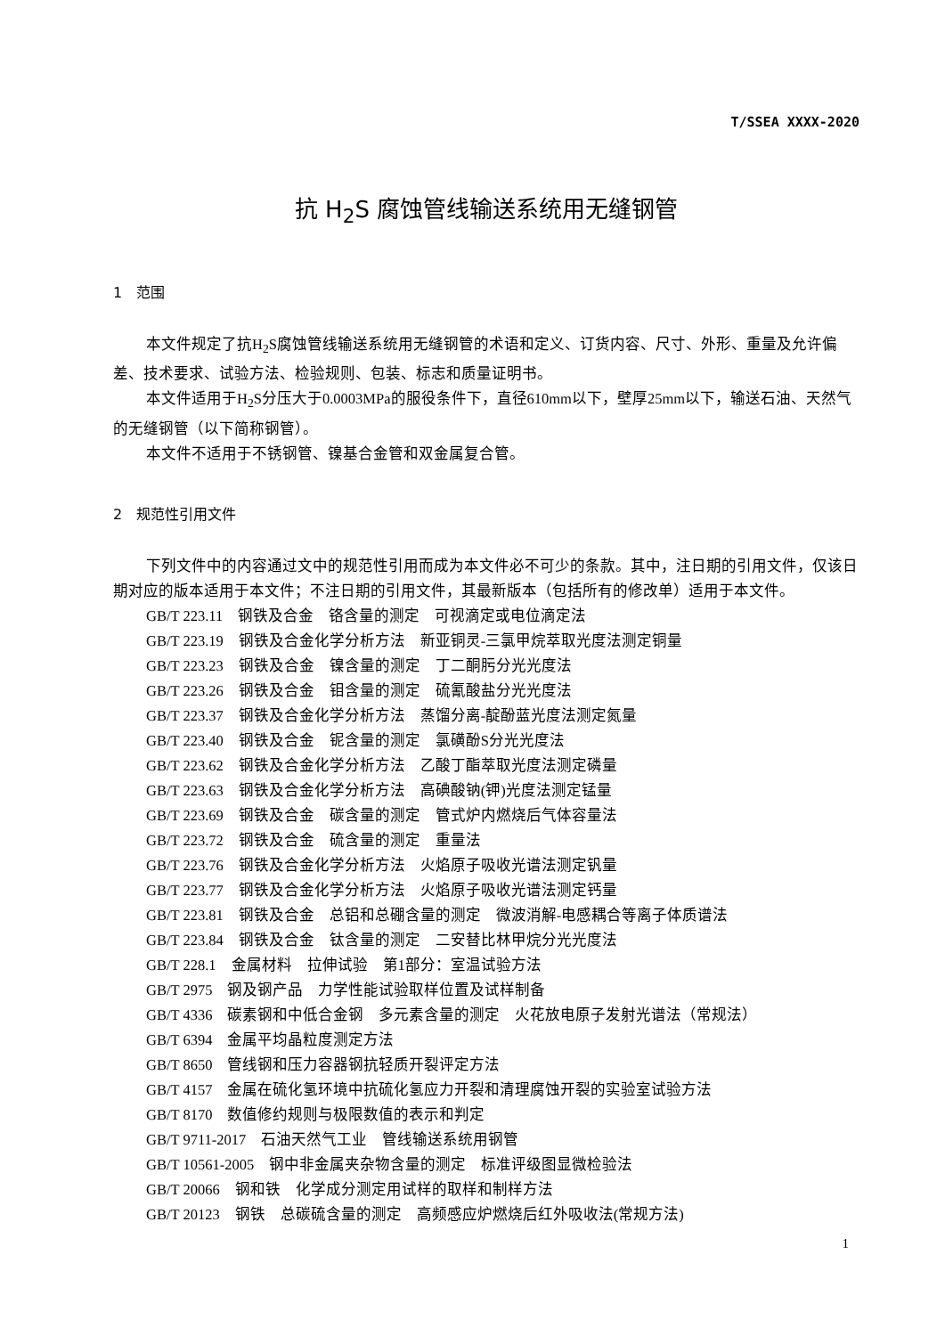T/SSEA XXXX-2020
抗 H<sub>2</sub>S 腐蚀管线输送系统用无缝钢管
1　范围
本文件规定了抗H<sub>2</sub>S腐蚀管线输送系统用无缝钢管的术语和定义、订货内容、尺寸、外形、重量及允许偏差、技术要求、试验方法、检验规则、包装、标志和质量证明书。
本文件适用于H<sub>2</sub>S分压大于0.0003MPa的服役条件下，直径610mm以下，壁厚25mm以下，输送石油、天然气的无缝钢管（以下简称钢管）。
本文件不适用于不锈钢管、镍基合金管和双金属复合管。
2　规范性引用文件
下列文件中的内容通过文中的规范性引用而成为本文件必不可少的条款。其中，注日期的引用文件，仅该日期对应的版本适用于本文件；不注日期的引用文件，其最新版本（包括所有的修改单）适用于本文件。
GB/T 223.11　钢铁及合金　铬含量的测定　可视滴定或电位滴定法
GB/T 223.19　钢铁及合金化学分析方法　新亚铜灵-三氯甲烷萃取光度法测定铜量
GB/T 223.23　钢铁及合金　镍含量的测定　丁二酮肟分光光度法
GB/T 223.26　钢铁及合金　钼含量的测定　硫氰酸盐分光光度法
GB/T 223.37　钢铁及合金化学分析方法　蒸馏分离-靛酚蓝光度法测定氮量
GB/T 223.40　钢铁及合金　铌含量的测定　氯磺酚S分光光度法
GB/T 223.62　钢铁及合金化学分析方法　乙酸丁酯萃取光度法测定磷量
GB/T 223.63　钢铁及合金化学分析方法　高碘酸钠(钾)光度法测定锰量
GB/T 223.69　钢铁及合金　碳含量的测定　管式炉内燃烧后气体容量法
GB/T 223.72　钢铁及合金　硫含量的测定　重量法
GB/T 223.76　钢铁及合金化学分析方法　火焰原子吸收光谱法测定钒量
GB/T 223.77　钢铁及合金化学分析方法　火焰原子吸收光谱法测定钙量
GB/T 223.81　钢铁及合金　总铝和总硼含量的测定　微波消解-电感耦合等离子体质谱法
GB/T 223.84　钢铁及合金　钛含量的测定　二安替比林甲烷分光光度法
GB/T 228.1　金属材料　拉伸试验　第1部分：室温试验方法
GB/T 2975　钢及钢产品　力学性能试验取样位置及试样制备
GB/T 4336　碳素钢和中低合金钢　多元素含量的测定　火花放电原子发射光谱法（常规法）
GB/T 6394　金属平均晶粒度测定方法
GB/T 8650　管线钢和压力容器钢抗轻质开裂评定方法
GB/T 4157　金属在硫化氢环境中抗硫化氢应力开裂和清理腐蚀开裂的实验室试验方法
GB/T 8170　数值修约规则与极限数值的表示和判定
GB/T 9711-2017　石油天然气工业　管线输送系统用钢管
GB/T 10561-2005　钢中非金属夹杂物含量的测定　标准评级图显微检验法
GB/T 20066　钢和铁　化学成分测定用试样的取样和制样方法
GB/T 20123　钢铁　总碳硫含量的测定　高频感应炉燃烧后红外吸收法(常规方法)
1